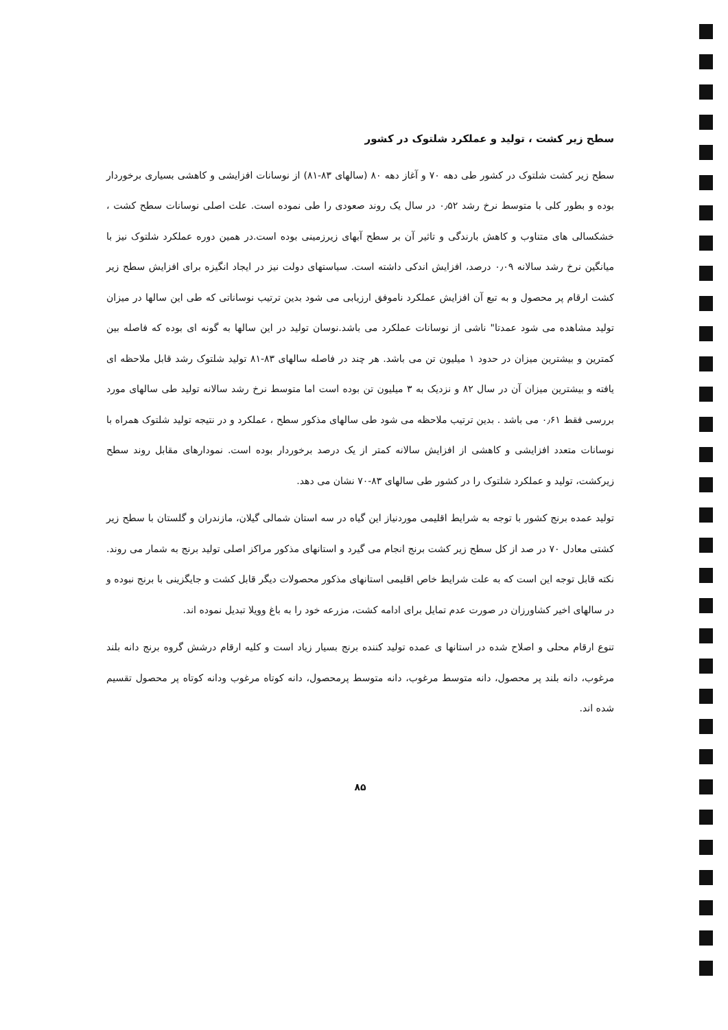سطح زیر کشت ، تولید و عملکرد شلتوک در کشور
سطح زیر کشت شلتوک در کشور طی دهه ۷۰ و آغاز دهه ۸۰ (سالهای ۸۳-۸۱) از نوسانات افزایشی و کاهشی بسیاری برخوردار بوده و بطور کلی با متوسط نرخ رشد ۰٫۵۲ در سال یک روند صعودی را طی نموده است. علت اصلی نوسانات سطح کشت ، خشکسالی های متناوب و کاهش بارندگی و تاثیر آن بر سطح آبهای زیرزمینی بوده است.در همین دوره عملکرد شلتوک نیز با میانگین نرخ رشد سالانه ۰٫۰۹ درصد، افزایش اندکی داشته است. سیاستهای دولت نیز در ایجاد انگیزه برای افزایش سطح زیر کشت ارقام پر محصول و به تبع آن افزایش عملکرد ناموفق ارزیابی می شود بدین ترتیب نوساناتی که طی این سالها در میزان تولید مشاهده می شود عمدتا" ناشی از نوسانات عملکرد می باشد.نوسان تولید در این سالها به گونه ای بوده که فاصله بین کمترین و بیشترین میزان در حدود ۱ میلیون تن می باشد. هر چند در فاصله سالهای ۸۳-۸۱ تولید شلتوک رشد قابل ملاحظه ای یافته و بیشترین میزان آن در سال ۸۲ و نزدیک به ۳ میلیون تن بوده است اما متوسط نرخ رشد سالانه تولید طی سالهای مورد بررسی فقط ۰٫۶۱ می باشد . بدین ترتیب ملاحظه می شود طی سالهای مذکور سطح ، عملکرد و در نتیجه تولید شلتوک همراه با نوسانات متعدد افزایشی و کاهشی از افزایش سالانه کمتر از یک درصد برخوردار بوده است. نمودارهای مقابل روند سطح زیرکشت، تولید و عملکرد شلتوک را در کشور طی سالهای ۸۳-۷۰ نشان می دهد.
تولید عمده برنج کشور با توجه به شرایط اقلیمی موردنیاز این گیاه در سه استان شمالی گیلان، مازندران و گلستان با سطح زیر کشتی معادل ۷۰ در صد از کل سطح زیر کشت برنج انجام می گیرد و استانهای مذکور مراکز اصلی تولید برنج به شمار می روند. نکته قابل توجه این است که به علت شرایط خاص اقلیمی استانهای مذکور محصولات دیگر قابل کشت و جایگزینی با برنج نبوده و در سالهای اخیر کشاورزان در صورت عدم تمایل برای ادامه کشت، مزرعه خود را به باغ وویلا تبدیل نموده اند.
تنوع ارقام محلی و اصلاح شده در استانها ی عمده تولید کننده برنج بسیار زیاد است و کلیه ارقام درشش گروه برنج دانه بلند مرغوب، دانه بلند پر محصول، دانه متوسط مرغوب، دانه متوسط پرمحصول، دانه کوتاه مرغوب ودانه کوتاه پر محصول تقسیم شده اند.
۸۵